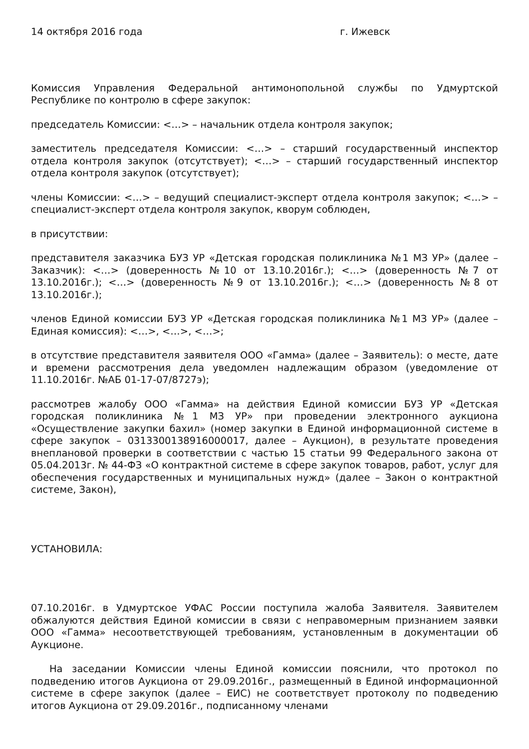14 октября 2016 года г. Ижевск
Комиссия Управления Федеральной антимонопольной службы по Удмуртской Республике по контролю в сфере закупок:
председатель Комиссии: <…> – начальник отдела контроля закупок;
заместитель председателя Комиссии: <…> – старший государственный инспектор отдела контроля закупок (отсутствует); <…> – старший государственный инспектор отдела контроля закупок (отсутствует);
члены Комиссии: <…> – ведущий специалист-эксперт отдела контроля закупок; <…> – специалист-эксперт отдела контроля закупок, кворум соблюден,
в присутствии:
представителя заказчика БУЗ УР «Детская городская поликлиника №1 МЗ УР» (далее – Заказчик): <…> (доверенность №10 от 13.10.2016г.); <…> (доверенность №7 от 13.10.2016г.); <…> (доверенность №9 от 13.10.2016г.); <…> (доверенность №8 от 13.10.2016г.);
членов Единой комиссии БУЗ УР «Детская городская поликлиника №1 МЗ УР» (далее – Единая комиссия): <…>, <…>, <…>;
в отсутствие представителя заявителя ООО «Гамма» (далее – Заявитель): о месте, дате и времени рассмотрения дела уведомлен надлежащим образом (уведомление от 11.10.2016г. №АБ 01-17-07/8727э);
рассмотрев жалобу ООО «Гамма» на действия Единой комиссии БУЗ УР «Детская городская поликлиника №1 МЗ УР» при проведении электронного аукциона «Осуществление закупки бахил» (номер закупки в Единой информационной системе в сфере закупок – 0313300138916000017, далее – Аукцион), в результате проведения внеплановой проверки в соответствии с частью 15 статьи 99 Федерального закона от 05.04.2013г. № 44-ФЗ «О контрактной системе в сфере закупок товаров, работ, услуг для обеспечения государственных и муниципальных нужд» (далее – Закон о контрактной системе, Закон),
УСТАНОВИЛА:
07.10.2016г. в Удмуртское УФАС России поступила жалоба Заявителя. Заявителем обжалуются действия Единой комиссии в связи с неправомерным признанием заявки ООО «Гамма» несоответствующей требованиям, установленным в документации об Аукционе.
На заседании Комиссии члены Единой комиссии пояснили, что протокол по подведению итогов Аукциона от 29.09.2016г., размещенный в Единой информационной системе в сфере закупок (далее – ЕИС) не соответствует протоколу по подведению итогов Аукциона от 29.09.2016г., подписанному членами